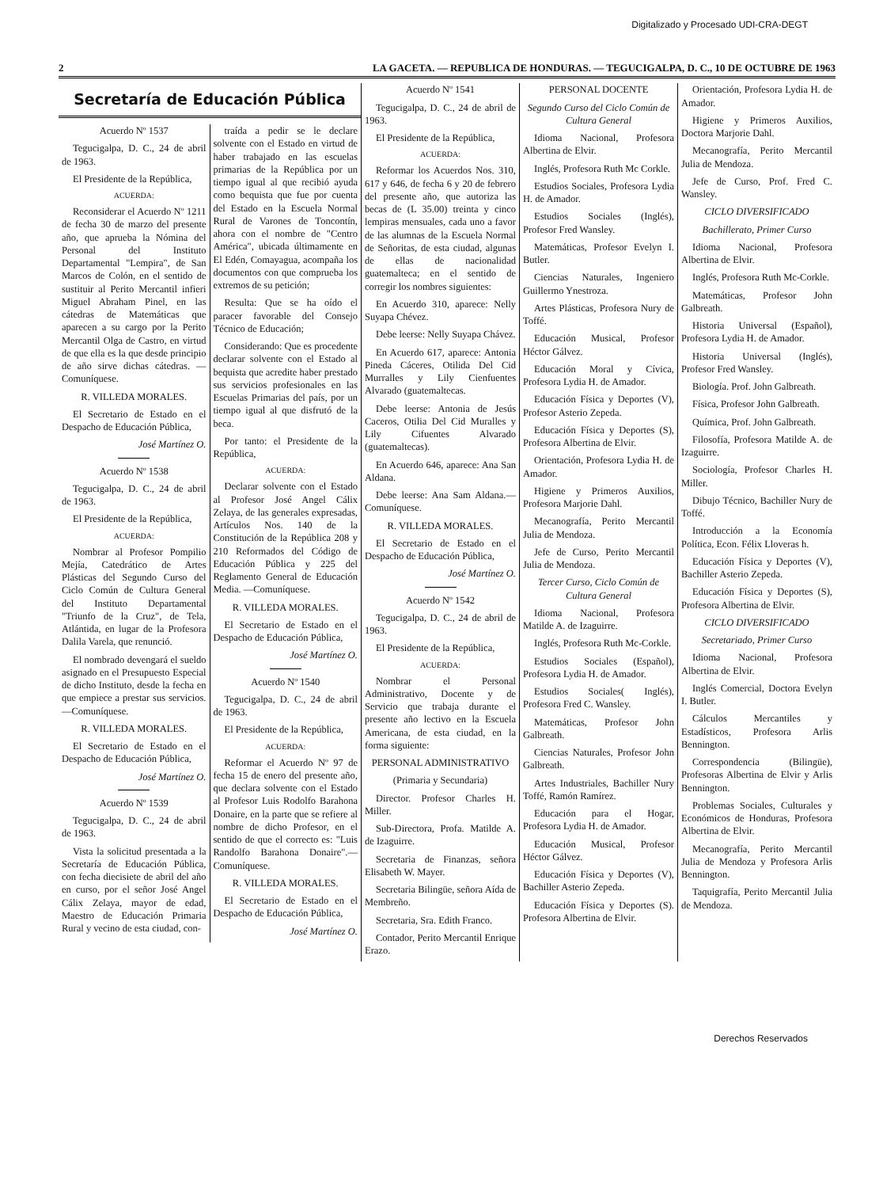Digitalizado y Procesado UDI-CRA-DEGT
2 LA GACETA. — REPUBLICA DE HONDURAS. — TEGUCIGALPA, D. C., 10 DE OCTUBRE DE 1963
Secretaría de Educación Pública
Acuerdo Nº 1537
Tegucigalpa, D. C., 24 de abril de 1963.
El Presidente de la República,
ACUERDA:
Reconsiderar el Acuerdo Nº 1211 de fecha 30 de marzo del presente año, que aprueba la Nómina del Personal del Instituto Departamental "Lempira", de San Marcos de Colón, en el sentido de sustituir al Perito Mercantil infieri Miguel Abraham Pinel, en las cátedras de Matemáticas que aparecen a su cargo por la Perito Mercantil Olga de Castro, en virtud de que ella es la que desde principio de año sirve dichas cátedras. — Comuníquese.
R. VILLEDA MORALES.
El Secretario de Estado en el Despacho de Educación Pública,
José Martínez O.
Acuerdo Nº 1538
Tegucigalpa, D. C., 24 de abril de 1963.
El Presidente de la República,
ACUERDA:
Nombrar al Profesor Pompilio Mejía, Catedrático de Artes Plásticas del Segundo Curso del Ciclo Común de Cultura General del Instituto Departamental "Triunfo de la Cruz", de Tela, Atlántida, en lugar de la Profesora Dalila Varela, que renunció.
El nombrado devengará el sueldo asignado en el Presupuesto Especial de dicho Instituto, desde la fecha en que empiece a prestar sus servicios.—Comuníquese.
R. VILLEDA MORALES.
El Secretario de Estado en el Despacho de Educación Pública,
José Martínez O.
Acuerdo Nº 1539
Tegucigalpa, D. C., 24 de abril de 1963.
Vista la solicitud presentada a la Secretaría de Educación Pública, con fecha diecisiete de abril del año en curso, por el señor José Angel Cálix Zelaya, mayor de edad, Maestro de Educación Primaria Rural y vecino de esta ciudad, con-
traída a pedir se le declare solvente con el Estado en virtud de haber trabajado en las escuelas primarias de la República por un tiempo igual al que recibió ayuda como bequista que fue por cuenta del Estado en la Escuela Normal Rural de Varones de Toncontín, ahora con el nombre de "Centro América", ubicada últimamente en El Edén, Comayagua, acompaña los documentos con que comprueba los extremos de su petición;
Resulta: Que se ha oído el paracer favorable del Consejo Técnico de Educación;
Considerando: Que es procedente declarar solvente con el Estado al bequista que acredite haber prestado sus servicios profesionales en las Escuelas Primarias del país, por un tiempo igual al que disfrutó de la beca.
Por tanto: el Presidente de la República,
ACUERDA:
Declarar solvente con el Estado al Profesor José Angel Cálix Zelaya, de las generales expresadas, Artículos Nos. 140 de la Constitución de la República 208 y 210 Reformados del Código de Educación Pública y 225 del Reglamento General de Educación Media. —Comuníquese.
R. VILLEDA MORALES.
El Secretario de Estado en el Despacho de Educación Pública,
José Martínez O.
Acuerdo Nº 1540
Tegucigalpa, D. C., 24 de abril de 1963.
El Presidente de la República,
ACUERDA:
Reformar el Acuerdo Nº 97 de fecha 15 de enero del presente año, que declara solvente con el Estado al Profesor Luis Rodolfo Barahona Donaire, en la parte que se refiere al nombre de dicho Profesor, en el sentido de que el correcto es: "Luis Randolfo Barahona Donaire".—Comuníquese.
R. VILLEDA MORALES.
El Secretario de Estado en el Despacho de Educación Pública,
José Martínez O.
Acuerdo Nº 1541
Tegucigalpa, D. C., 24 de abril de 1963.
El Presidente de la República,
ACUERDA:
Reformar los Acuerdos Nos. 310, 617 y 646, de fecha 6 y 20 de febrero del presente año, que autoriza las becas de (L 35.00) treinta y cinco lempiras mensuales, cada uno a favor de las alumnas de la Escuela Normal de Señoritas, de esta ciudad, algunas de ellas de nacionalidad guatemalteca; en el sentido de corregir los nombres siguientes:
En Acuerdo 310, aparece: Nelly Suyapa Chévez.
Debe leerse: Nelly Suyapa Chávez.
En Acuerdo 617, aparece: Antonia Pineda Cáceres, Otilida Del Cid Murralles y Lily Cienfuentes Alvarado (guatemaltecas.
Debe leerse: Antonia de Jesús Caceros, Otilia Del Cid Muralles y Lily Cifuentes Alvarado (guatemaltecas).
En Acuerdo 646, aparece: Ana San Aldana.
Debe leerse: Ana Sam Aldana.—Comuníquese.
R. VILLEDA MORALES.
El Secretario de Estado en el Despacho de Educación Pública,
José Martínez O.
Acuerdo Nº 1542
Tegucigalpa, D. C., 24 de abril de 1963.
El Presidente de la República,
ACUERDA:
Nombrar el Personal Administrativo, Docente y de Servicio que trabaja durante el presente año lectivo en la Escuela Americana, de esta ciudad, en la forma siguiente:
PERSONAL ADMINISTRATIVO
(Primaria y Secundaria)
Director. Profesor Charles H. Miller.
Sub-Directora, Profa. Matilde A. de Izaguirre.
Secretaria de Finanzas, señora Elisabeth W. Mayer.
Secretaria Bilingüe, señora Aída de Membreño.
Secretaria, Sra. Edith Franco.
Contador, Perito Mercantil Enrique Erazo.
PERSONAL DOCENTE
Segundo Curso del Ciclo Común de Cultura General
Idioma Nacional, Profesora Albertina de Elvir.
Inglés, Profesora Ruth Mc Corkle.
Estudios Sociales, Profesora Lydia H. de Amador.
Estudios Sociales (Inglés), Profesor Fred Wansley.
Matemáticas, Profesor Evelyn I. Butler.
Ciencias Naturales, Ingeniero Guillermo Ynestroza.
Artes Plásticas, Profesora Nury de Toffé.
Educación Musical, Profesor Héctor Gálvez.
Educación Moral y Cívica, Profesora Lydia H. de Amador.
Educación Física y Deportes (V), Profesor Asterio Zepeda.
Educación Física y Deportes (S), Profesora Albertina de Elvir.
Orientación, Profesora Lydia H. de Amador.
Higiene y Primeros Auxilios, Profesora Marjorie Dahl.
Mecanografía, Perito Mercantil Julia de Mendoza.
Jefe de Curso, Perito Mercantil Julia de Mendoza.
Tercer Curso, Ciclo Común de Cultura General
Idioma Nacional, Profesora Matilde A. de Izaguirre.
Inglés, Profesora Ruth Mc-Corkle.
Estudios Sociales (Español), Profesora Lydia H. de Amador.
Estudios Sociales( Inglés), Profesora Fred C. Wansley.
Matemáticas, Profesor John Galbreath.
Ciencias Naturales, Profesor John Galbreath.
Artes Industriales, Bachiller Nury Toffé, Ramón Ramírez.
Educación para el Hogar, Profesora Lydia H. de Amador.
Educación Musical, Profesor Héctor Gálvez.
Educación Física y Deportes (V), Bachiller Asterio Zepeda.
Educación Física y Deportes (S). Profesora Albertina de Elvir.
Orientación, Profesora Lydia H. de Amador.
Higiene y Primeros Auxilios, Doctora Marjorie Dahl.
Mecanografía, Perito Mercantil Julia de Mendoza.
Jefe de Curso, Prof. Fred C. Wansley.
CICLO DIVERSIFICADO
Bachillerato, Primer Curso
Idioma Nacional, Profesora Albertina de Elvir.
Inglés, Profesora Ruth Mc-Corkle.
Matemáticas, Profesor John Galbreath.
Historia Universal (Español), Profesora Lydia H. de Amador.
Historia Universal (Inglés), Profesor Fred Wansley.
Biología. Prof. John Galbreath.
Física, Profesor John Galbreath.
Química, Prof. John Galbreath.
Filosofía, Profesora Matilde A. de Izaguirre.
Sociología, Profesor Charles H. Miller.
Dibujo Técnico, Bachiller Nury de Toffé.
Introducción a la Economía Política, Econ. Félix Lloveras h.
Educación Física y Deportes (V), Bachiller Asterio Zepeda.
Educación Física y Deportes (S), Profesora Albertina de Elvir.
CICLO DIVERSIFICADO
Secretariado, Primer Curso
Idioma Nacional, Profesora Albertina de Elvir.
Inglés Comercial, Doctora Evelyn I. Butler.
Cálculos Mercantiles y Estadísticos, Profesora Arlis Bennington.
Correspondencia (Bilingüe), Profesoras Albertina de Elvir y Arlis Bennington.
Problemas Sociales, Culturales y Económicos de Honduras, Profesora Albertina de Elvir.
Mecanografía, Perito Mercantil Julia de Mendoza y Profesora Arlis Bennington.
Taquigrafía, Perito Mercantil Julia de Mendoza.
Derechos Reservados